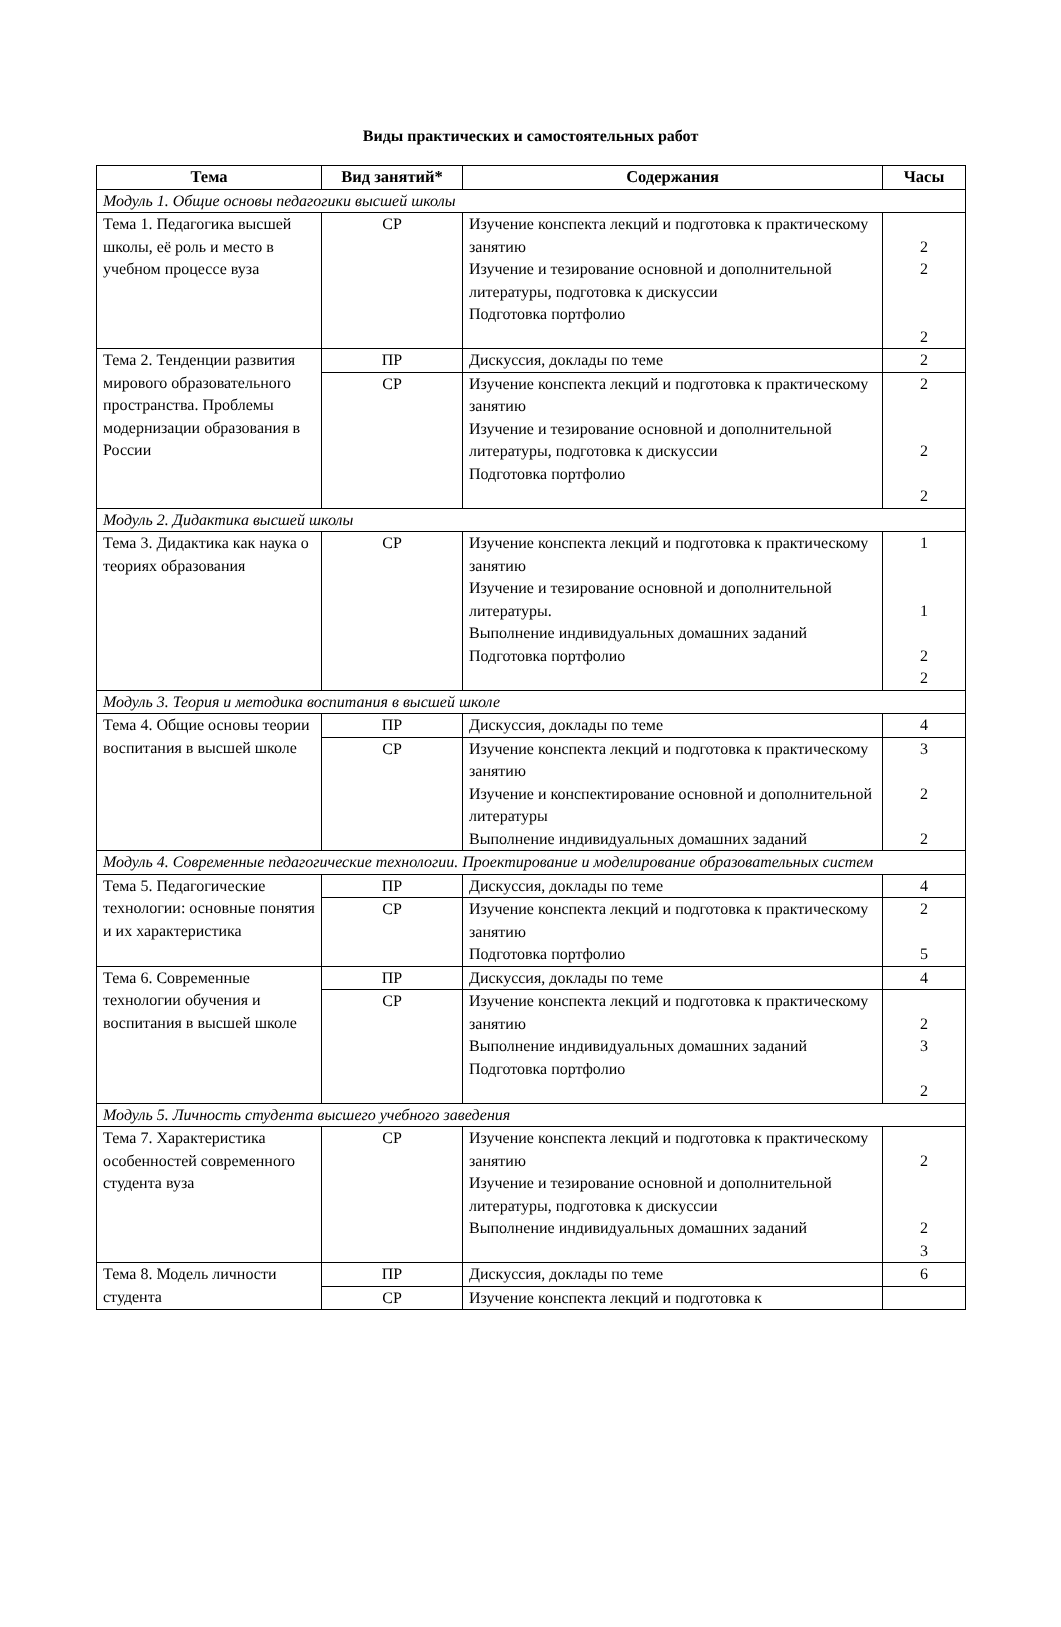Виды практических и самостоятельных работ
| Тема | Вид занятий* | Содержания | Часы |
| --- | --- | --- | --- |
| Модуль 1. Общие основы педагогики высшей школы | | | |
| Тема 1. Педагогика высшей школы, её роль и место в учебном процессе вуза | СР | Изучение конспекта лекций и подготовка к практическому занятию Изучение и тезирование основной и дополнительной литературы, подготовка к дискуссии Подготовка портфолио | 2 2 2 |
| Тема 2. Тенденции развития мирового образовательного пространства. Проблемы модернизации образования в России | ПР | Дискуссия, доклады по теме | 2 |
| | СР | Изучение конспекта лекций и подготовка к практическому занятию Изучение и тезирование основной и дополнительной литературы, подготовка к дискуссии Подготовка портфолио | 2 2 2 |
| Модуль 2. Дидактика высшей школы | | | |
| Тема 3. Дидактика как наука о теориях образования | СР | Изучение конспекта лекций и подготовка к практическому занятию Изучение и тезирование основной и дополнительной литературы. Выполнение индивидуальных домашних заданий Подготовка портфолио | 1 1 2 2 |
| Модуль 3. Теория и методика воспитания в высшей школе | | | |
| Тема 4. Общие основы теории воспитания в высшей школе | ПР | Дискуссия, доклады по теме | 4 |
| | СР | Изучение конспекта лекций и подготовка к практическому занятию Изучение и конспектирование основной и дополнительной литературы Выполнение индивидуальных домашних заданий | 3 2 2 |
| Модуль 4. Современные педагогические технологии. Проектирование и моделирование образовательных систем | | | |
| Тема 5. Педагогические технологии: основные понятия и их характеристика | ПР | Дискуссия, доклады по теме | 4 |
| | СР | Изучение конспекта лекций и подготовка к практическому занятию Подготовка портфолио | 2 5 |
| Тема 6. Современные технологии обучения и воспитания в высшей школе | ПР | Дискуссия, доклады по теме | 4 |
| | СР | Изучение конспекта лекций и подготовка к практическому занятию Выполнение индивидуальных домашних заданий Подготовка портфолио | 2 3 2 |
| Модуль 5. Личность студента высшего учебного заведения | | | |
| Тема 7. Характеристика особенностей современного студента вуза | СР | Изучение конспекта лекций и подготовка к практическому занятию Изучение и тезирование основной и дополнительной литературы, подготовка к дискуссии Выполнение индивидуальных домашних заданий | 2 2 3 |
| Тема 8. Модель личности студента | ПР | Дискуссия, доклады по теме | 6 |
| | СР | Изучение конспекта лекций и подготовка к | |